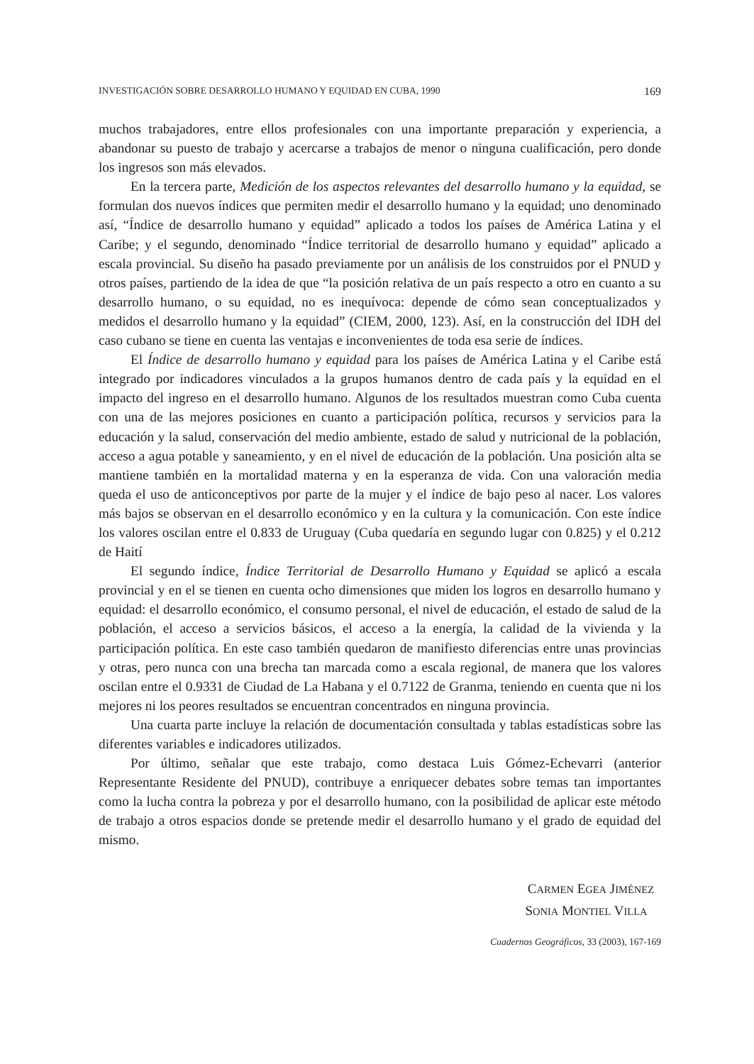INVESTIGACIÓN SOBRE DESARROLLO HUMANO Y EQUIDAD EN CUBA, 1990 169
muchos trabajadores, entre ellos profesionales con una importante preparación y experiencia, a abandonar su puesto de trabajo y acercarse a trabajos de menor o ninguna cualificación, pero donde los ingresos son más elevados.
En la tercera parte, Medición de los aspectos relevantes del desarrollo humano y la equidad, se formulan dos nuevos índices que permiten medir el desarrollo humano y la equidad; uno denominado así, “Índice de desarrollo humano y equidad” aplicado a todos los países de América Latina y el Caribe; y el segundo, denominado “Índice territorial de desarrollo humano y equidad” aplicado a escala provincial. Su diseño ha pasado previamente por un análisis de los construidos por el PNUD y otros países, partiendo de la idea de que “la posición relativa de un país respecto a otro en cuanto a su desarrollo humano, o su equidad, no es inequívoca: depende de cómo sean conceptualizados y medidos el desarrollo humano y la equidad” (CIEM, 2000, 123). Así, en la construcción del IDH del caso cubano se tiene en cuenta las ventajas e inconvenientes de toda esa serie de índices.
El Índice de desarrollo humano y equidad para los países de América Latina y el Caribe está integrado por indicadores vinculados a la grupos humanos dentro de cada país y la equidad en el impacto del ingreso en el desarrollo humano. Algunos de los resultados muestran como Cuba cuenta con una de las mejores posiciones en cuanto a participación política, recursos y servicios para la educación y la salud, conservación del medio ambiente, estado de salud y nutricional de la población, acceso a agua potable y saneamiento, y en el nivel de educación de la población. Una posición alta se mantiene también en la mortalidad materna y en la esperanza de vida. Con una valoración media queda el uso de anticonceptivos por parte de la mujer y el índice de bajo peso al nacer. Los valores más bajos se observan en el desarrollo económico y en la cultura y la comunicación. Con este índice los valores oscilan entre el 0.833 de Uruguay (Cuba quedaría en segundo lugar con 0.825) y el 0.212 de Haití
El segundo índice, Índice Territorial de Desarrollo Humano y Equidad se aplicó a escala provincial y en el se tienen en cuenta ocho dimensiones que miden los logros en desarrollo humano y equidad: el desarrollo económico, el consumo personal, el nivel de educación, el estado de salud de la población, el acceso a servicios básicos, el acceso a la energía, la calidad de la vivienda y la participación política. En este caso también quedaron de manifiesto diferencias entre unas provincias y otras, pero nunca con una brecha tan marcada como a escala regional, de manera que los valores oscilan entre el 0.9331 de Ciudad de La Habana y el 0.7122 de Granma, teniendo en cuenta que ni los mejores ni los peores resultados se encuentran concentrados en ninguna provincia.
Una cuarta parte incluye la relación de documentación consultada y tablas estadísticas sobre las diferentes variables e indicadores utilizados.
Por último, señalar que este trabajo, como destaca Luis Gómez-Echevarri (anterior Representante Residente del PNUD), contribuye a enriquecer debates sobre temas tan importantes como la lucha contra la pobreza y por el desarrollo humano, con la posibilidad de aplicar este método de trabajo a otros espacios donde se pretende medir el desarrollo humano y el grado de equidad del mismo.
CARMEN EGEA JIMÉNEZ
SONIA MONTIEL VILLA
Cuadernos Geográficos, 33 (2003), 167-169